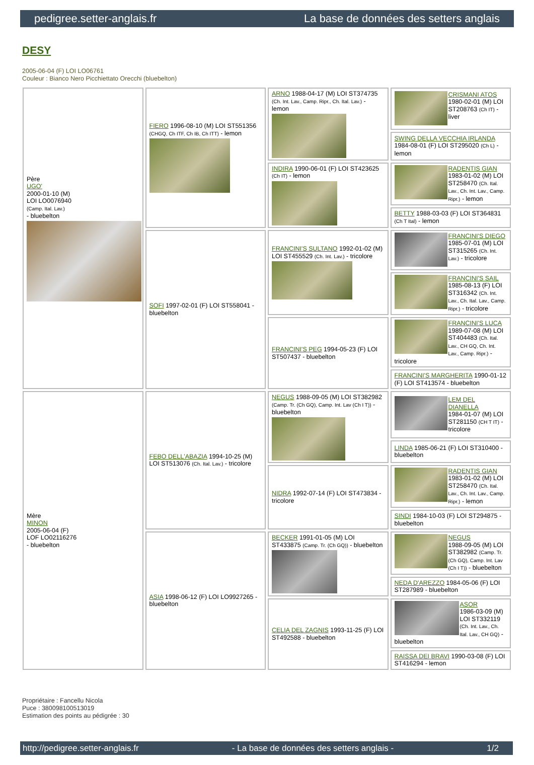pedigree.setter-anglais.fr La base de données des setters anglais
DESY
2005-06-04 (F) LOI LO06761
Couleur : Bianco Nero Picchiettato Orecchi (bluebelton)
| Père UGO' 2000-01-10 (M) LOI LO0076940 (Camp. Ital. Lav.) - bluebelton | FIERO 1996-08-10 (M) LOI ST551356 (CHGQ, Ch ITF, Ch IB, Ch ITT) - lemon | ARNO 1988-04-17 (M) LOI ST374735 (Ch. Int. Lav., Camp. Ripr., Ch. Ital. Lav.) - lemon | CRISMANI ATOS 1980-02-01 (M) LOI ST208763 (Ch IT) - liver |
| | | | SWING DELLA VECCHIA IRLANDA 1984-08-01 (F) LOI ST295020 (Ch L) - lemon |
| | | INDIRA 1990-06-01 (F) LOI ST423625 (Ch IT) - lemon | RADENTIS GIAN 1983-01-02 (M) LOI ST258470 (Ch. Ital. Lav., Ch. Int. Lav., Camp. Ripr.) - lemon |
| | | | BETTY 1988-03-03 (F) LOI ST364831 (Ch T Ital) - lemon |
| | SOFI 1997-02-01 (F) LOI ST558041 - bluebelton | FRANCINI'S SULTANO 1992-01-02 (M) LOI ST455529 (Ch. Int. Lav.) - tricolore | FRANCINI'S DIEGO 1985-07-01 (M) LOI ST315265 (Ch. Int. Lav.) - tricolore |
| | | | FRANCINI'S SAIL 1985-08-13 (F) LOI ST316342 (Ch. Int. Lav., Ch. Ital. Lav., Camp. Ripr.) - tricolore |
| | | FRANCINI'S PEG 1994-05-23 (F) LOI ST507437 - bluebelton | FRANCINI'S LUCA 1989-07-08 (M) LOI ST404483 (Ch. Ital. Lav., CH GQ, Ch. Int. Lav., Camp. Ripr.) - tricolore |
| | | | FRANCINI'S MARGHERITA 1990-01-12 (F) LOI ST413574 - bluebelton |
| Mère MINON 2005-06-04 (F) LOF LO02116276 - bluebelton | FEBO DELL'ABAZIA 1994-10-25 (M) LOI ST513076 (Ch. Ital. Lav.) - tricolore | NEGUS 1988-09-05 (M) LOI ST382982 (Camp. Tr. (Ch GQ), Camp. Int. Lav (Ch I T)) - bluebelton | LEM DEL DIANELLA 1984-01-07 (M) LOI ST281150 (CH T IT) - tricolore |
| | | | LINDA 1985-06-21 (F) LOI ST310400 - bluebelton |
| | | NIDRA 1992-07-14 (F) LOI ST473834 - tricolore | RADENTIS GIAN 1983-01-02 (M) LOI ST258470 (Ch. Ital. Lav., Ch. Int. Lav., Camp. Ripr.) - lemon |
| | | | SINDI 1984-10-03 (F) LOI ST294875 - bluebelton |
| | ASIA 1998-06-12 (F) LOI LO9927265 - bluebelton | BECKER 1991-01-05 (M) LOI ST433875 (Camp. Tr. (Ch GQ)) - bluebelton | NEGUS 1988-09-05 (M) LOI ST382982 (Camp. Tr. (Ch GQ), Camp. Int. Lav (Ch I T)) - bluebelton |
| | | | NEDA D'AREZZO 1984-05-06 (F) LOI ST287989 - bluebelton |
| | | CELIA DEL ZAGNIS 1993-11-25 (F) LOI ST492588 - bluebelton | ASOR 1986-03-09 (M) LOI ST332119 (Ch. Int. Lav., Ch. Ital. Lav., CH GQ) - bluebelton |
| | | | RAISSA DEI BRAVI 1990-03-08 (F) LOI ST416294 - lemon |
Propriétaire : Fancellu Nicola
Puce : 380098100513019
Estimation des points au pédigrée : 30
http://pedigree.setter-anglais.fr - La base de données des setters anglais - 1/2